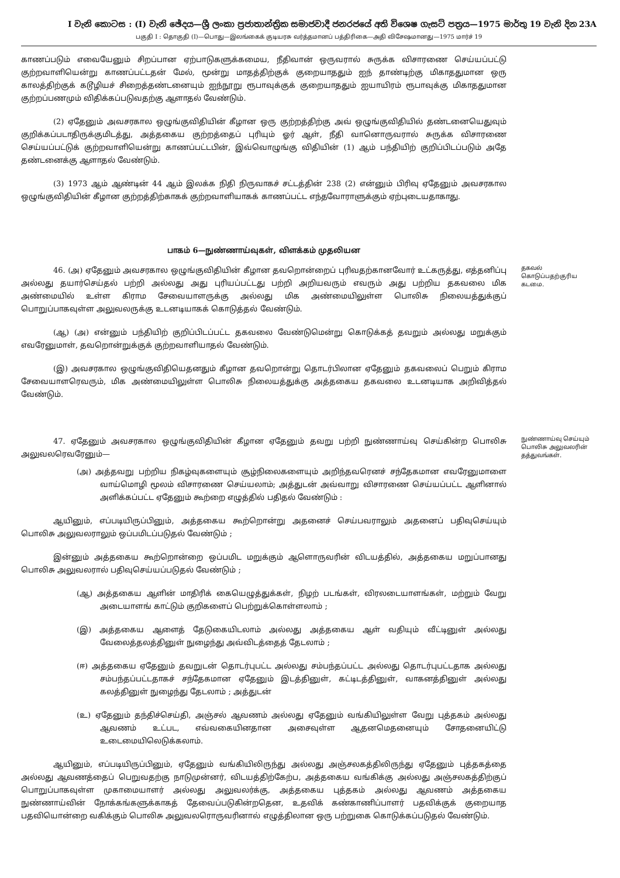I වැනි කොටස : (I) වැනි ඡේදය—ශ්‍රී ලංකා ප්‍රජාතාන්ත්‍රික සමාජවාදී ජනරජයේ අති විශෙෂ ගැසට් පත්‍රය—1975 මාර්තු 19 වැනි දින 23A
பகுதி I : தொகுதி (I)—பொது—இலங்கைக் குடியரசு வர்த்தமானப் பத்திரிகை—அதி விசேஷமானது—1975 மார்ச் 19
காணப்படும் எவையேனும் சிறப்பான ஏற்பாடுகளுக்கமைய, நீதிவான் ஒருவரால் சுருக்க விசாரணை செய்யப்பட்டு குற்றவாளியென்று காணப்பட்டதன் மேல், மூன்று மாதத்திற்குக் குறையாததும் ஐந் தாண்டிற்கு மிகாததுமான ஒரு காலத்திற்குக் கடூழியச் சிறைத்தண்டனையும் ஐந்நூறு ரூபாவுக்குக் குறையாததும் ஐயாயிரம் ரூபாவுக்கு மிகாததுமான குற்றப்பணமும் விதிக்கப்படுவதற்கு ஆளாதல் வேண்டும்.
(2) ஏதேனும் அவசரகால ஒழுங்குவிதியின் கீழான ஒரு குற்றத்திற்கு அவ் ஒழுங்குவிதியில் தண்டனையெதுவும் குறிக்கப்படாதிருக்குமிடத்து, அத்தகைய குற்றத்தைப் புரியும் ஓர் ஆள், நீதி வானொருவரால் சுருக்க விசாரணை செய்யப்பட்டுக் குற்றவாளியென்று காணப்பட்டபின், இவ்வொழுங்கு விதியின் (1) ஆம் பந்தியிற் குறிப்பிடப்படும் அதே தண்டனைக்கு ஆளாதல் வேண்டும்.
(3) 1973 ஆம் ஆண்டின் 44 ஆம் இலக்க நிதி நிருவாகச் சட்டத்தின் 238 (2) என்னும் பிரிவு ஏதேனும் அவசரகால ஒழுங்குவிதியின் கீழான குற்றத்திற்காகக் குற்றவாளியாகக் காணப்பட்ட எந்தவோராளுக்கும் ஏற்புடையதாகாது.
பாகம் 6—நுண்ணாய்வுகள், விளக்கம் முதலியன
46. (அ) ஏதேனும் அவசரகால ஒழுங்குவிதியின் கீழான தவறொன்றைப் புரிவதற்கானவோர் உட்கருத்து, எத்தனிப்பு அல்லது தயார்செய்தல் பற்றி அல்லது அது புரியப்பட்டது பற்றி அறியவரும் எவரும் அது பற்றிய தகவலை மிக அண்மையில் உள்ள கிராம சேவையாளருக்கு அல்லது மிக அண்மையிலுள்ள பொலிசு நிலையத்துக்குப் பொறுப்பாகவுள்ள அலுவலருக்கு உடனடியாகக் கொடுத்தல் வேண்டும்.
(ஆ) (அ) என்னும் பந்தியிற் குறிப்பிடப்பட்ட தகவலை வேண்டுமென்று கொடுக்கத் தவறும் அல்லது மறுக்கும் எவரேனுமாள், தவறொன்றுக்குக் குற்றவாளியாதல் வேண்டும்.
(இ) அவசரகால ஒழுங்குவிதியெதனதும் கீழான தவறொன்று தொடர்பிலான ஏதேனும் தகவலைப் பெறும் கிராம சேவையாளரெவரும், மிக அண்மையிலுள்ள பொலிசு நிலையத்துக்கு அத்தகைய தகவலை உடனடியாக அறிவித்தல் வேண்டும்.
தகவல் கொடுப்பதற்குரிய கடமை.
47. ஏதேனும் அவசரகால ஒழுங்குவிதியின் கீழான ஏதேனும் தவறு பற்றி நுண்ணாய்வு செய்கின்ற பொலிசு அலுவலரெவரேனும்—
(அ) அத்தவறு பற்றிய நிகழ்வுகளையும் சூழ்நிலைகளையும் அறிந்தவரெனச் சந்தேகமான எவரேனுமாளை வாய்மொழி மூலம் விசாரணை செய்யலாம்; அத்துடன் அவ்வாறு விசாரணை செய்யப்பட்ட ஆளினால் அளிக்கப்பட்ட ஏதேனும் கூற்றை எழுத்தில் பதிதல் வேண்டும் :
ஆயினும், எப்படியிருப்பினும், அத்தகைய கூற்றொன்று அதனைச் செய்பவராலும் அதனைப் பதிவுசெய்யும் பொலிசு அலுவலராலும் ஒப்பமிடப்படுதல் வேண்டும் ;
இன்னும் அத்தகைய கூற்றொன்றை ஒப்பமிட மறுக்கும் ஆளொருவரின் விடயத்தில், அத்தகைய மறுப்பானது பொலிசு அலுவலரால் பதிவுசெய்யப்படுதல் வேண்டும் ;
(ஆ) அத்தகைய ஆளின் மாதிரிக் கையெழுத்துக்கள், நிழற் படங்கள், விரலடையாளங்கள், மற்றும் வேறு அடையாளங் காட்டும் குறிகளைப் பெற்றுக்கொள்ளலாம் ;
(இ) அத்தகைய ஆளைத் தேடுகையிடலாம் அல்லது அத்தகைய ஆள் வதியும் வீட்டினுள் அல்லது வேலைத்தலத்தினுள் நுழைந்து அவ்விடத்தைத் தேடலாம் ;
(ஈ) அத்தகைய ஏதேனும் தவறுடன் தொடர்புபட்ட அல்லது சம்பந்தப்பட்ட அல்லது தொடர்புபட்டதாக அல்லது சம்பந்தப்பட்டதாகச் சந்தேகமான ஏதேனும் இடத்தினுள், கட்டிடத்தினுள், வாகனத்தினுள் அல்லது கலத்தினுள் நுழைந்து தேடலாம் ; அத்துடன்
(உ) ஏதேனும் தந்திச்செய்தி, அஞ்சல் ஆவணம் அல்லது ஏதேனும் வங்கியிலுள்ள வேறு புத்தகம் அல்லது ஆவணம் உட்பட, எவ்வகையினதான அசைவுள்ள ஆதனமெதனையும் சோதனையிட்டு உடைமையிலெடுக்கலாம்.
ஆயினும், எப்படியிருப்பினும், ஏதேனும் வங்கியிலிருந்து அல்லது அஞ்சலகத்திலிருந்து ஏதேனும் புத்தகத்தை அல்லது ஆவணத்தைப் பெறுவதற்கு நாடுமுன்னர், விடயத்திற்கேற்ப, அத்தகைய வங்கிக்கு அல்லது அஞ்சலகத்திற்குப் பொறுப்பாகவுள்ள முகாமையாளர் அல்லது அலுவலர்க்கு, அத்தகைய புத்தகம் அல்லது ஆவணம் அத்தகைய நுண்ணாய்வின் நோக்கங்களுக்காகத் தேவைப்படுகின்றதென, உதவிக் கண்காணிப்பாளர் பதவிக்குக் குறையாத பதவியொன்றை வகிக்கும் பொலிசு அலுவலரொருவரினால் எழுத்திலான ஒரு பற்றுகை கொடுக்கப்படுதல் வேண்டும்.
நுண்ணாய்வு செய்யும் பொலிசு அலுவலரின் தத்துவங்கள்.